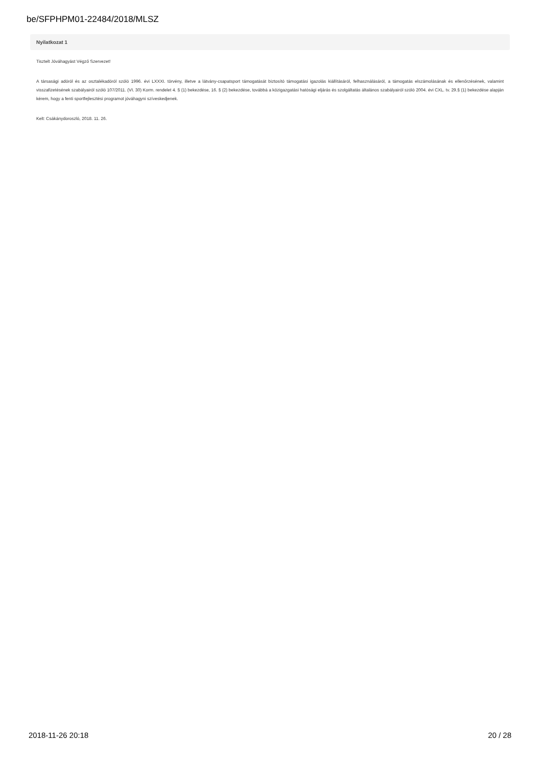be/SFPHPM01-22484/2018/MLSZ
Nyilatkozat 1
Tisztelt Jóváhagyást Végző Szervezet!
A társasági adóról és az osztalékadóról szóló 1996. évi LXXXI. törvény, illetve a látvány-csapatsport támogatását biztosító támogatási igazolás kiállításáról, felhasználásáról, a támogatás elszámolásának és ellenőrzésének, valamint visszafizetésének szabályairól szóló 107/2011. (VI. 30) Korm. rendelet 4. § (1) bekezdése, 16. § (2) bekezdése, továbbá a közigazgatási hatósági eljárás és szolgáltatás általános szabályairól szóló 2004. évi CXL. tv. 29.§ (1) bekezdése alapján kérem, hogy a fenti sportfejlesztési programot jóváhagyni szíveskedjenek.
Kelt: Csákánydoroszló, 2018. 11. 26.
2018-11-26 20:18 20 / 28